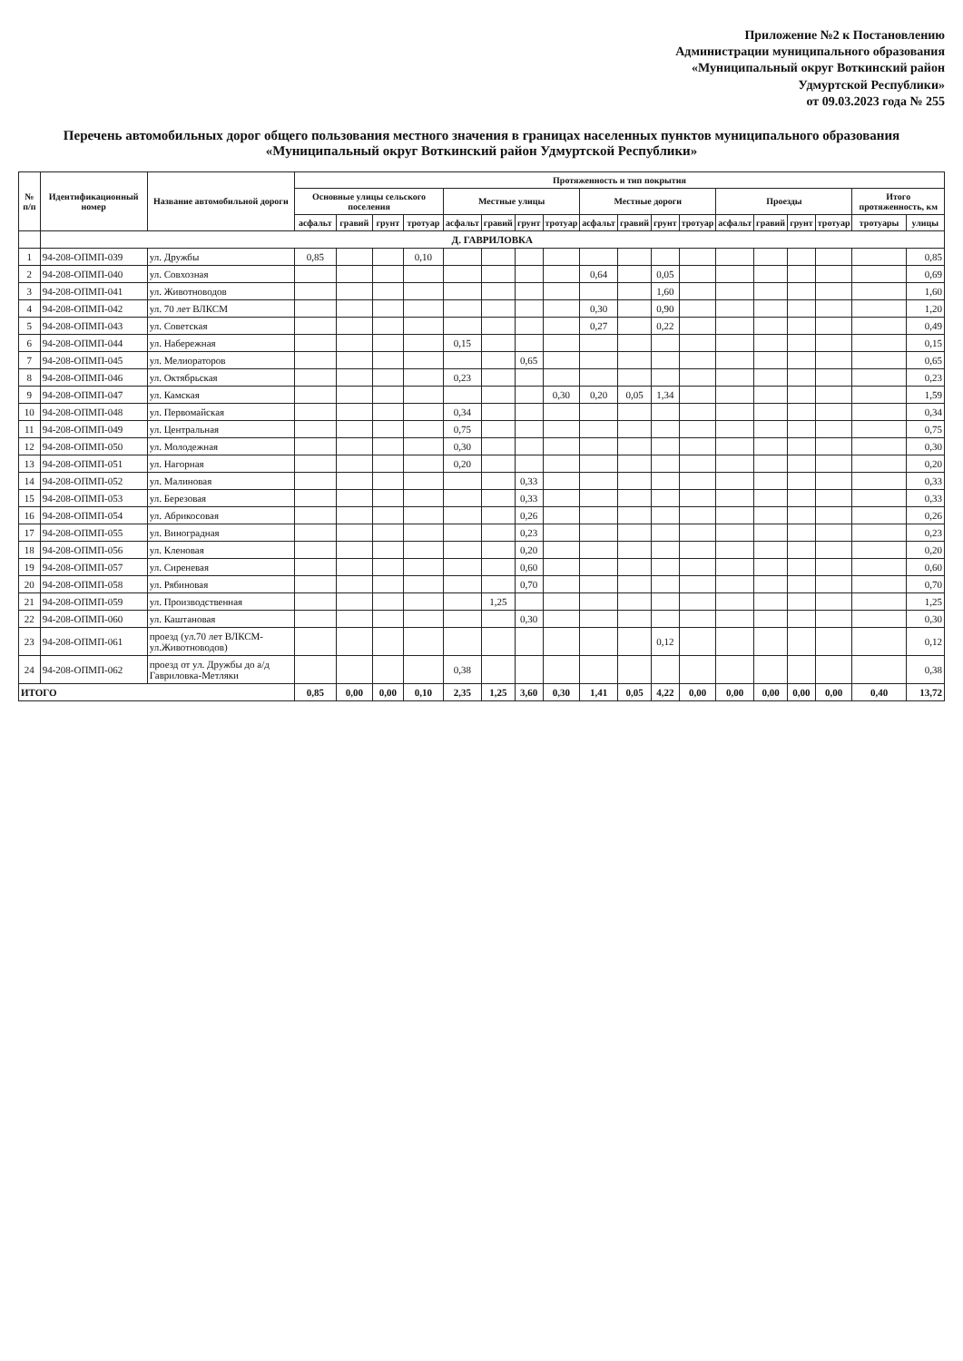Приложение №2 к Постановлению
Администрации муниципального образования
«Муниципальный округ Воткинский район
Удмуртской Республики»
от 09.03.2023 года № 255
Перечень автомобильных дорог общего пользования местного значения в границах населенных пунктов муниципального образования
«Муниципальный округ Воткинский район Удмуртской Республики»
| № п/п | Идентификационный номер | Название автомобильной дороги | Протяженность и тип покрытия | | | | | | | | | | | | | | | | | |
| --- | --- | --- | --- | --- | --- | --- | --- | --- | --- | --- | --- | --- | --- | --- | --- | --- | --- | --- | --- | --- |
| | | | Основные улицы сельского поселения | | | | Местные улицы | | | | Местные дороги | | | | Проезды | | | | Итого протяженность, км | |
| | | | асфальт | гравий | грунт | тротуар | асфальт | гравий | грунт | тротуар | асфальт | гравий | грунт | тротуар | асфальт | гравий | грунт | тротуар | тротуары | улицы |
| | Д. ГАВРИЛОВКА | | | | | | | | | | | | | | | | | | | |
| 1 | 94-208-ОПМП-039 | ул. Дружбы | 0,85 | | | 0,10 | | | | | | | | | | | | | | 0,85 |
| 2 | 94-208-ОПМП-040 | ул. Совхозная | | | | | | | | | 0,64 | | 0,05 | | | | | | | 0,69 |
| 3 | 94-208-ОПМП-041 | ул. Животноводов | | | | | | | | | | | 1,60 | | | | | | | 1,60 |
| 4 | 94-208-ОПМП-042 | ул. 70 лет ВЛКСМ | | | | | | | | | 0,30 | | 0,90 | | | | | | | 1,20 |
| 5 | 94-208-ОПМП-043 | ул. Советская | | | | | | | | | 0,27 | | 0,22 | | | | | | | 0,49 |
| 6 | 94-208-ОПМП-044 | ул. Набережная | | | | | 0,15 | | | | | | | | | | | | | 0,15 |
| 7 | 94-208-ОПМП-045 | ул. Мелиораторов | | | | | | | 0,65 | | | | | | | | | | | 0,65 |
| 8 | 94-208-ОПМП-046 | ул. Октябрьская | | | | | 0,23 | | | | | | | | | | | | | 0,23 |
| 9 | 94-208-ОПМП-047 | ул. Камская | | | | | | | | 0,30 | 0,20 | 0,05 | 1,34 | | | | | | | 1,59 |
| 10 | 94-208-ОПМП-048 | ул. Первомайская | | | | | 0,34 | | | | | | | | | | | | | 0,34 |
| 11 | 94-208-ОПМП-049 | ул. Центральная | | | | | 0,75 | | | | | | | | | | | | | 0,75 |
| 12 | 94-208-ОПМП-050 | ул. Молодежная | | | | | 0,30 | | | | | | | | | | | | | 0,30 |
| 13 | 94-208-ОПМП-051 | ул. Нагорная | | | | | 0,20 | | | | | | | | | | | | | 0,20 |
| 14 | 94-208-ОПМП-052 | ул. Малиновая | | | | | | | 0,33 | | | | | | | | | | | 0,33 |
| 15 | 94-208-ОПМП-053 | ул. Березовая | | | | | | | 0,33 | | | | | | | | | | | 0,33 |
| 16 | 94-208-ОПМП-054 | ул. Абрикосовая | | | | | | | 0,26 | | | | | | | | | | | 0,26 |
| 17 | 94-208-ОПМП-055 | ул. Виноградная | | | | | | | 0,23 | | | | | | | | | | | 0,23 |
| 18 | 94-208-ОПМП-056 | ул. Кленовая | | | | | | | 0,20 | | | | | | | | | | | 0,20 |
| 19 | 94-208-ОПМП-057 | ул. Сиреневая | | | | | | | 0,60 | | | | | | | | | | | 0,60 |
| 20 | 94-208-ОПМП-058 | ул. Рябиновая | | | | | | | 0,70 | | | | | | | | | | | 0,70 |
| 21 | 94-208-ОПМП-059 | ул. Производственная | | | | | | 1,25 | | | | | | | | | | | | 1,25 |
| 22 | 94-208-ОПМП-060 | ул. Каштановая | | | | | | | 0,30 | | | | | | | | | | | 0,30 |
| 23 | 94-208-ОПМП-061 | проезд (ул.70 лет ВЛКСМ-ул.Животноводов) | | | | | | | | | | | 0,12 | | | | | | | 0,12 |
| 24 | 94-208-ОПМП-062 | проезд от ул. Дружбы до а/д Гавриловка-Метляки | | | | | 0,38 | | | | | | | | | | | | | 0,38 |
| ИТОГО | | | 0,85 | 0,00 | 0,00 | 0,10 | 2,35 | 1,25 | 3,60 | 0,30 | 1,41 | 0,05 | 4,22 | 0,00 | 0,00 | 0,00 | 0,00 | 0,00 | 0,40 | 13,72 |